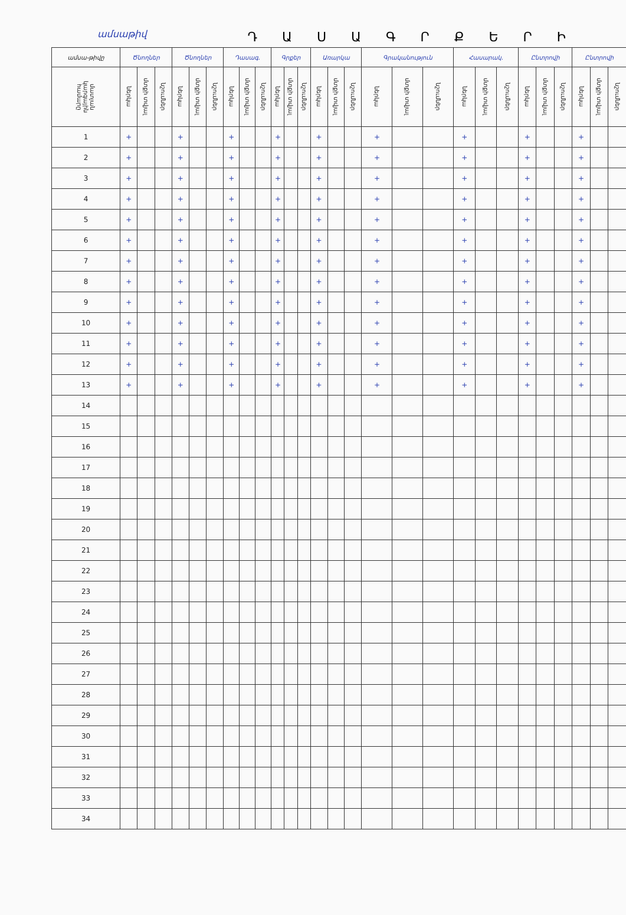ամսաթիվ
ԴԱՍԱԳՐՔԵՐԻ
| ամսա-թիվը | Ծնողներ | | | Ծնողներ | | | Դասագ. | | | Գրքեր | | | Առարկա | | | Գրականություն | | | Հասարակ. | | | Ընտրովի | | | Ընտրովի | | |
| --- | --- | --- | --- | --- | --- | --- | --- | --- | --- | --- | --- | --- | --- | --- | --- | --- | --- | --- | --- | --- | --- | --- | --- | --- | --- | --- | --- |
| մատյան կարգային համարը | ներկա | մտքի տվյալ | նշումներ | ներկա | մտքի տվյալ | նշումներ | ներկա | մտքի տվյալ | նշումներ | ներկա | մտքի տվյալ | նշումներ | ներկա | մտքի տվյալ | նշումներ | ներկա | մտքի տվյալ | նշումներ | ներկա | մտքի տվյալ | նշումներ | ներկա | մտքի տվյալ | նշումներ | ներկա | մտքի տվյալ | նշումներ |
| 1 | + | | | + | | | + | | | + | | | + | | | + | | | + | | | + | | | + | | |
| 2 | + | | | + | | | + | | | + | | | + | | | + | | | + | | | + | | | + | | |
| 3 | + | | | + | | | + | | | + | | | + | | | + | | | + | | | + | | | + | | |
| 4 | + | | | + | | | + | | | + | | | + | | | + | | | + | | | + | | | + | | |
| 5 | + | | | + | | | + | | | + | | | + | | | + | | | + | | | + | | | + | | |
| 6 | + | | | + | | | + | | | + | | | + | | | + | | | + | | | + | | | + | | |
| 7 | + | | | + | | | + | | | + | | | + | | | + | | | + | | | + | | | + | | |
| 8 | + | | | + | | | + | | | + | | | + | | | + | | | + | | | + | | | + | | |
| 9 | + | | | + | | | + | | | + | | | + | | | + | | | + | | | + | | | + | | |
| 10 | + | | | + | | | + | | | + | | | + | | | + | | | + | | | + | | | + | | |
| 11 | + | | | + | | | + | | | + | | | + | | | + | | | + | | | + | | | + | | |
| 12 | + | | | + | | | + | | | + | | | + | | | + | | | + | | | + | | | + | | |
| 13 | + | | | + | | | + | | | + | | | + | | | + | | | + | | | + | | | + | | |
| 14 | | | | | | | | | | | | | | | | | | | | | | | | | | | |
| 15 | | | | | | | | | | | | | | | | | | | | | | | | | | | |
| 16 | | | | | | | | | | | | | | | | | | | | | | | | | | | |
| 17 | | | | | | | | | | | | | | | | | | | | | | | | | | | |
| 18 | | | | | | | | | | | | | | | | | | | | | | | | | | | |
| 19 | | | | | | | | | | | | | | | | | | | | | | | | | | | |
| 20 | | | | | | | | | | | | | | | | | | | | | | | | | | | |
| 21 | | | | | | | | | | | | | | | | | | | | | | | | | | | |
| 22 | | | | | | | | | | | | | | | | | | | | | | | | | | | |
| 23 | | | | | | | | | | | | | | | | | | | | | | | | | | | |
| 24 | | | | | | | | | | | | | | | | | | | | | | | | | | | |
| 25 | | | | | | | | | | | | | | | | | | | | | | | | | | | |
| 26 | | | | | | | | | | | | | | | | | | | | | | | | | | | |
| 27 | | | | | | | | | | | | | | | | | | | | | | | | | | | |
| 28 | | | | | | | | | | | | | | | | | | | | | | | | | | | |
| 29 | | | | | | | | | | | | | | | | | | | | | | | | | | | |
| 30 | | | | | | | | | | | | | | | | | | | | | | | | | | | |
| 31 | | | | | | | | | | | | | | | | | | | | | | | | | | | |
| 32 | | | | | | | | | | | | | | | | | | | | | | | | | | | |
| 33 | | | | | | | | | | | | | | | | | | | | | | | | | | | |
| 34 | | | | | | | | | | | | | | | | | | | | | | | | | | | |